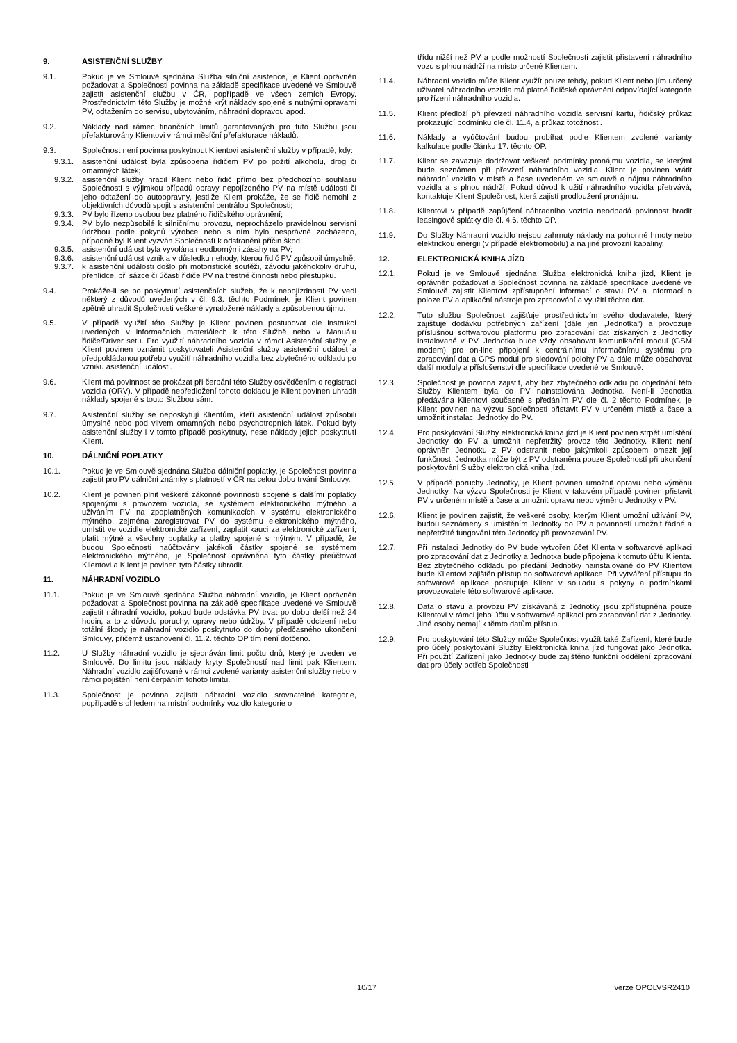9. ASISTENČNÍ SLUŽBY
9.1. Pokud je ve Smlouvě sjednána Služba silniční asistence, je Klient oprávněn požadovat a Společnosti povinna na základě specifikace uvedené ve Smlouvě zajistit asistenční službu v ČR, popřípadě ve všech zemích Evropy. Prostřednictvím této Služby je možné krýt náklady spojené s nutnými opravami PV, odtažením do servisu, ubytováním, náhradní dopravou apod.
9.2. Náklady nad rámec finančních limitů garantovaných pro tuto Službu jsou přefakturovány Klientovi v rámci měsíční přefakturace nákladů.
9.3. Společnost není povinna poskytnout Klientovi asistenční služby v případě, kdy:
9.3.1. asistenční událost byla způsobena řidičem PV po požití alkoholu, drog či omamných látek;
9.3.2. asistenční služby hradil Klient nebo řidič přímo bez předchozího souhlasu Společnosti s výjimkou případů opravy nepojízdného PV na místě události či jeho odtažení do autoopravny, jestliže Klient prokáže, že se řidič nemohl z objektivních důvodů spojit s asistenční centrálou Společnosti;
9.3.3. PV bylo řízeno osobou bez platného řidičského oprávnění;
9.3.4. PV bylo nezpůsobilé k silničnímu provozu, neprocházelo pravidelnou servisní údržbou podle pokynů výrobce nebo s ním bylo nesprávně zacházeno, případně byl Klient vyzván Společností k odstranění příčin škod;
9.3.5. asistenční událost byla vyvolána neodbornými zásahy na PV;
9.3.6. asistenční událost vznikla v důsledku nehody, kterou řidič PV způsobil úmyslně;
9.3.7. k asistenční události došlo při motoristické soutěži, závodu jakéhokoliv druhu, přehlídce, při sázce či účasti řidiče PV na trestné činnosti nebo přestupku.
9.4. Prokáže-li se po poskytnutí asistenčních služeb, že k nepojízdnosti PV vedl některý z důvodů uvedených v čl. 9.3. těchto Podmínek, je Klient povinen zpětně uhradit Společnosti veškeré vynaložené náklady a způsobenou újmu.
9.5. V případě využití této Služby je Klient povinen postupovat dle instrukcí uvedených v informačních materiálech k této Službě nebo v Manuálu řidiče/Driver setu. Pro využití náhradního vozidla v rámci Asistenční služby je Klient povinen oznámit poskytovateli Asistenční služby asistenční událost a předpokládanou potřebu využití náhradního vozidla bez zbytečného odkladu po vzniku asistenční události.
9.6. Klient má povinnost se prokázat při čerpání této Služby osvědčením o registraci vozidla (ORV). V případě nepředložení tohoto dokladu je Klient povinen uhradit náklady spojené s touto Službou sám.
9.7. Asistenční služby se neposkytují Klientům, kteří asistenční událost způsobili úmyslně nebo pod vlivem omamných nebo psychotropních látek. Pokud byly asistenční služby i v tomto případě poskytnuty, nese náklady jejich poskytnutí Klient.
10. DÁLNIČNÍ POPLATKY
10.1. Pokud je ve Smlouvě sjednána Služba dálniční poplatky, je Společnost povinna zajistit pro PV dálniční známky s platností v ČR na celou dobu trvání Smlouvy.
10.2. Klient je povinen plnit veškeré zákonné povinnosti spojené s dalšími poplatky spojenými s provozem vozidla, se systémem elektronického mýtného a užíváním PV na zpoplatněných komunikacích v systému elektronického mýtného, zejména zaregistrovat PV do systému elektronického mýtného, umístit ve vozidle elektronické zařízení, zaplatit kauci za elektronické zařízení, platit mýtné a všechny poplatky a platby spojené s mýtným. V případě, že budou Společnosti naúčtovány jakékoli částky spojené se systémem elektronického mýtného, je Společnost oprávněna tyto částky přeúčtovat Klientovi a Klient je povinen tyto částky uhradit.
11. NÁHRADNÍ VOZIDLO
11.1. Pokud je ve Smlouvě sjednána Služba náhradní vozidlo, je Klient oprávněn požadovat a Společnost povinna na základě specifikace uvedené ve Smlouvě zajistit náhradní vozidlo, pokud bude odstávka PV trvat po dobu delší než 24 hodin, a to z důvodu poruchy, opravy nebo údržby. V případě odcizení nebo totální škody je náhradní vozidlo poskytnuto do doby předčasného ukončení Smlouvy, přičemž ustanovení čl. 11.2. těchto OP tím není dotčeno.
11.2. U Služby náhradní vozidlo je sjednáván limit počtu dnů, který je uveden ve Smlouvě. Do limitu jsou náklady kryty Společností nad limit pak Klientem. Náhradní vozidlo zajišťované v rámci zvolené varianty asistenční služby nebo v rámci pojištění není čerpáním tohoto limitu.
11.3. Společnost je povinna zajistit náhradní vozidlo srovnatelné kategorie, popřípadě s ohledem na místní podmínky vozidlo kategorie o
třídu nižší než PV a podle možností Společnosti zajistit přistavení náhradního vozu s plnou nádrží na místo určené Klientem.
11.4. Náhradní vozidlo může Klient využít pouze tehdy, pokud Klient nebo jím určený uživatel náhradního vozidla má platné řidičské oprávnění odpovídající kategorie pro řízení náhradního vozidla.
11.5. Klient předloží při převzetí náhradního vozidla servisní kartu, řidičský průkaz prokazující podmínku dle čl. 11.4, a průkaz totožnosti.
11.6. Náklady a vyúčtování budou probíhat podle Klientem zvolené varianty kalkulace podle článku 17. těchto OP.
11.7. Klient se zavazuje dodržovat veškeré podmínky pronájmu vozidla, se kterými bude seznámen při převzetí náhradního vozidla. Klient je povinen vrátit náhradní vozidlo v místě a čase uvedeném ve smlouvě o nájmu náhradního vozidla a s plnou nádrží. Pokud důvod k užití náhradního vozidla přetrvává, kontaktuje Klient Společnost, která zajistí prodloužení pronájmu.
11.8. Klientovi v případě zapůjčení náhradního vozidla neodpadá povinnost hradit leasingové splátky dle čl. 4.6. těchto OP.
11.9. Do Služby Náhradní vozidlo nejsou zahrnuty náklady na pohonné hmoty nebo elektrickou energii (v případě elektromobilu) a na jiné provozní kapaliny.
12. ELEKTRONICKÁ KNIHA JÍZD
12.1. Pokud je ve Smlouvě sjednána Služba elektronická kniha jízd, Klient je oprávněn požadovat a Společnost povinna na základě specifikace uvedené ve Smlouvě zajistit Klientovi zpřístupnění informací o stavu PV a informací o poloze PV a aplikační nástroje pro zpracování a využití těchto dat.
12.2. Tuto službu Společnost zajišťuje prostřednictvím svého dodavatele, který zajišťuje dodávku potřebných zařízení (dále jen „Jednotka“) a provozuje příslušnou softwarovou platformu pro zpracování dat získaných z Jednotky instalované v PV. Jednotka bude vždy obsahovat komunikační modul (GSM modem) pro on-line připojení k centrálnímu informačnímu systému pro zpracování dat a GPS modul pro sledování polohy PV a dále může obsahovat další moduly a příslušenství dle specifikace uvedené ve Smlouvě.
12.3. Společnost je povinna zajistit, aby bez zbytečného odkladu po objednání této Služby Klientem byla do PV nainstalována Jednotka. Není-li Jednotka předávána Klientovi současně s předáním PV dle čl. 2 těchto Podmínek, je Klient povinen na výzvu Společnosti přistavit PV v určeném místě a čase a umožnit instalaci Jednotky do PV.
12.4. Pro poskytování Služby elektronická kniha jízd je Klient povinen strpět umístění Jednotky do PV a umožnit nepřetržitý provoz této Jednotky. Klient není oprávněn Jednotku z PV odstranit nebo jakýmkoli způsobem omezit její funkčnost. Jednotka může být z PV odstraněna pouze Společností při ukončení poskytování Služby elektronická kniha jízd.
12.5. V případě poruchy Jednotky, je Klient povinen umožnit opravu nebo výměnu Jednotky. Na výzvu Společnosti je Klient v takovém případě povinen přistavit PV v určeném místě a čase a umožnit opravu nebo výměnu Jednotky v PV.
12.6. Klient je povinen zajistit, že veškeré osoby, kterým Klient umožní užívání PV, budou seznámeny s umístěním Jednotky do PV a povinností umožnit řádné a nepřetržité fungování této Jednotky při provozování PV.
12.7. Při instalaci Jednotky do PV bude vytvořen účet Klienta v softwarové aplikaci pro zpracování dat z Jednotky a Jednotka bude připojena k tomuto účtu Klienta. Bez zbytečného odkladu po předání Jednotky nainstalované do PV Klientovi bude Klientovi zajištěn přístup do softwarové aplikace. Při vytváření přístupu do softwarové aplikace postupuje Klient v souladu s pokyny a podmínkami provozovatele této softwarové aplikace.
12.8. Data o stavu a provozu PV získávaná z Jednotky jsou zpřístupněna pouze Klientovi v rámci jeho účtu v softwarové aplikaci pro zpracování dat z Jednotky. Jiné osoby nemají k těmto datům přístup.
12.9. Pro poskytování této Služby může Společnost využít také Zařízení, které bude pro účely poskytování Služby Elektronická kniha jízd fungovat jako Jednotka. Při použití Zařízení jako Jednotky bude zajištěno funkční oddělení zpracování dat pro účely potřeb Společnosti
10/17 verze OPOLVSR2410